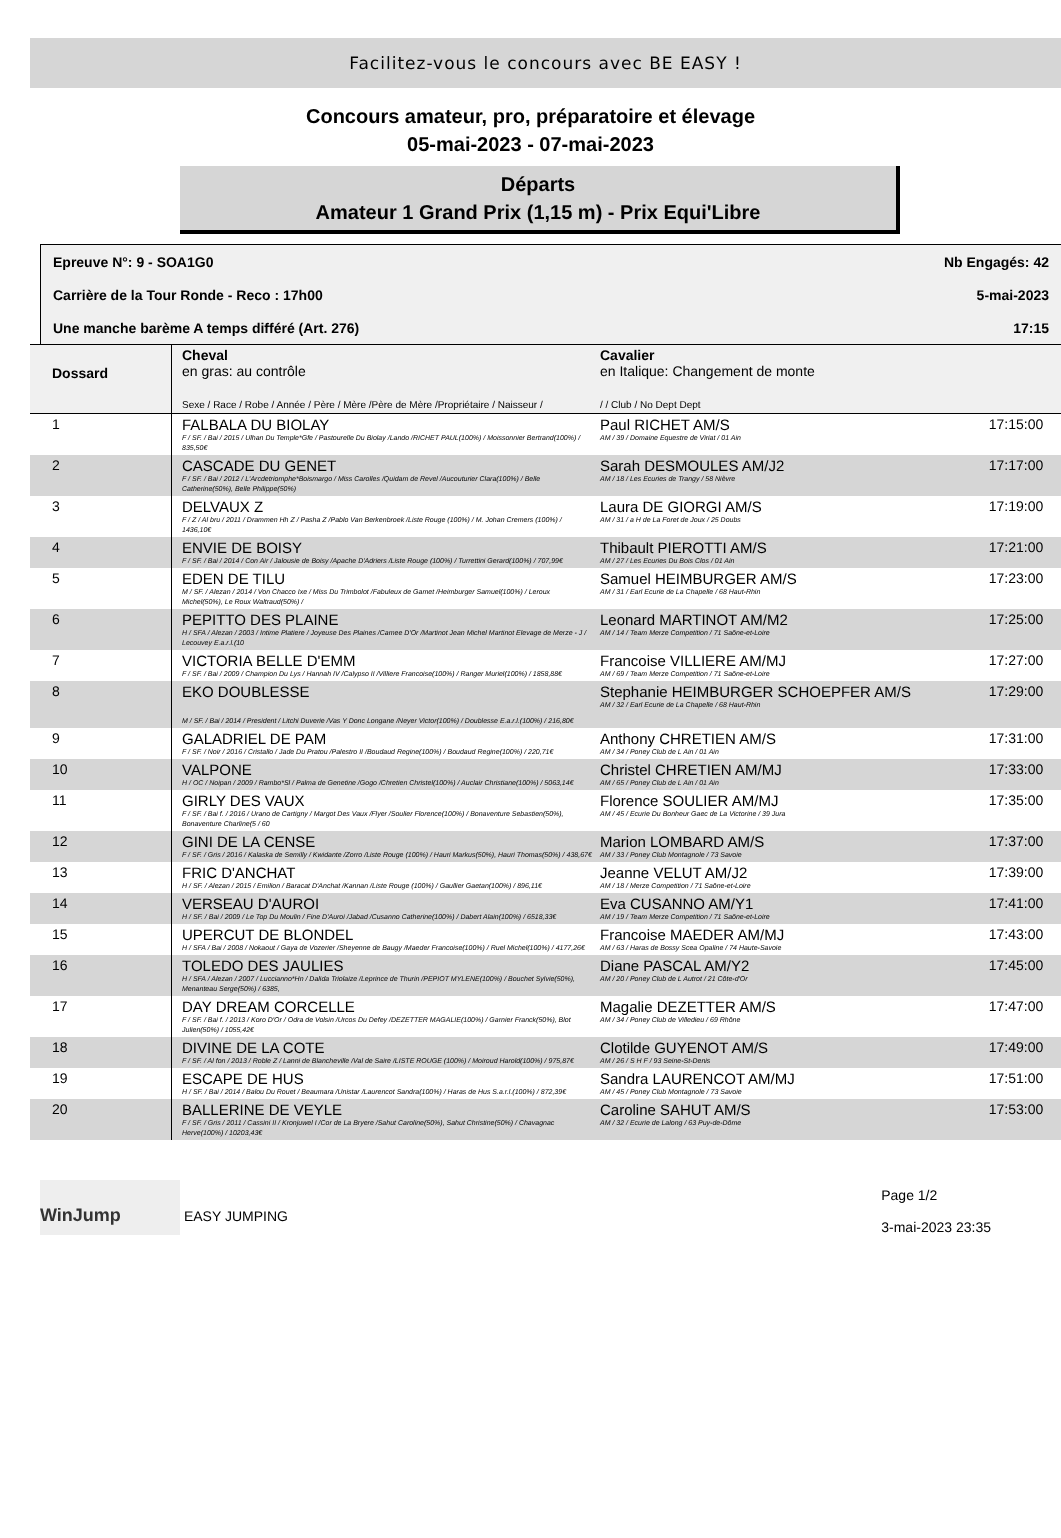Facilitez-vous le concours avec BE EASY !
Concours amateur, pro, préparatoire et élevage
05-mai-2023 - 07-mai-2023
Départs
Amateur 1 Grand Prix (1,15 m) - Prix Equi'Libre
Epreuve N°: 9 - SOA1G0 Nb Engagés: 42
Carrière de la Tour Ronde - Reco : 17h00 5-mai-2023
Une manche barème A temps différé (Art. 276) 17:15
| Dossard | Cheval en gras: au contrôle Sexe / Race / Robe / Année / Père / Mère /Père de Mère /Propriétaire / Naisseur / | Cavalier en Italique: Changement de monte / / Club / No Dept Dept | |
| --- | --- | --- | --- |
| 1 | FALBALA DU BIOLAY F / SF. / Bai / 2015 / Ulhan Du Temple*Gfe / Pastourelle Du Biolay /Lando /RICHET PAUL(100%) / Moissonnier Bertrand(100%) / 835,50€ | Paul RICHET AM/S AM / 39 / Domaine Equestre de Viriat / 01 Ain | 17:15:00 |
| 2 | CASCADE DU GENET F / SF. / Bai / 2012 / L'Arcdetriomphe*Boismargo / Miss Carolles /Quidam de Revel /Aucouturier Clara(100%) / Belle Catherine(50%), Belle Philippe(50%) | Sarah DESMOULES AM/J2 AM / 18 / Les Ecuries de Trangy / 58 Nièvre | 17:17:00 |
| 3 | DELVAUX Z F / Z / Al bru / 2011 / Drammen Hh Z / Pasha Z /Pablo Van Berkenbroek /Liste Rouge (100%) / M. Johan Cremers (100%) / 1436,10€ | Laura DE GIORGI AM/S AM / 31 / a H de La Foret de Joux / 25 Doubs | 17:19:00 |
| 4 | ENVIE DE BOISY F / SF. / Bai / 2014 / Con Air / Jalousie de Boisy /Apache D'Adriers /Liste Rouge (100%) / Turrettini Gerard(100%) / 707,99€ | Thibault PIEROTTI AM/S AM / 27 / Les Ecuries Du Bois Clos / 01 Ain | 17:21:00 |
| 5 | EDEN DE TILU M / SF. / Alezan / 2014 / Von Chacco Ixe / Miss Du Trimbolot /Fabuleux de Gamet /Heimburger Samuel(100%) / Leroux Michel(50%), Le Roux Waltraud(50%) / | Samuel HEIMBURGER AM/S AM / 31 / Earl Ecurie de La Chapelle / 68 Haut-Rhin | 17:23:00 |
| 6 | PEPITTO DES PLAINE H / SFA / Alezan / 2003 / Intime Platiere / Joyeuse Des Plaines /Camee D'Or /Martinot Jean Michel Martinot Elevage de Merze - J / Lecouvey E.a.r.l.(10 | Leonard MARTINOT AM/M2 AM / 14 / Team Merze Competition / 71 Saône-et-Loire | 17:25:00 |
| 7 | VICTORIA BELLE D'EMM F / SF. / Bai / 2009 / Champion Du Lys / Hannah IV /Calypso II /Villiere Francoise(100%) / Ranger Muriel(100%) / 1858,88€ | Francoise VILLIERE AM/MJ AM / 69 / Team Merze Competition / 71 Saône-et-Loire | 17:27:00 |
| 8 | EKO DOUBLESSE M / SF. / Bai / 2014 / President / Litchi Duverie /Vas Y Donc Longane /Neyer Victor(100%) / Doublesse E.a.r.l.(100%) / 216,80€ | Stephanie HEIMBURGER SCHOEPFER AM/S AM / 32 / Earl Ecurie de La Chapelle / 68 Haut-Rhin | 17:29:00 |
| 9 | GALADRIEL DE PAM F / SF. / Noir / 2016 / Cristallo / Jade Du Pratou /Palestro II /Boudaud Regine(100%) / Boudaud Regine(100%) / 220,71€ | Anthony CHRETIEN AM/S AM / 34 / Poney Club de L Ain / 01 Ain | 17:31:00 |
| 10 | VALPONE H / OC / Noipan / 2009 / Rambo*Sl / Palma de Genetine /Gogo /Chretien Christel(100%) / Auclair Christiane(100%) / 5063,14€ | Christel CHRETIEN AM/MJ AM / 65 / Poney Club de L Ain / 01 Ain | 17:33:00 |
| 11 | GIRLY DES VAUX F / SF. / Bai f. / 2016 / Urano de Cartigny / Margot Des Vaux /Flyer /Soulier Florence(100%) / Bonaventure Sebastien(50%), Bonaventure Charline(5 / 60 | Florence SOULIER AM/MJ AM / 45 / Ecurie Du Bonheur Gaec de La Victorine / 39 Jura | 17:35:00 |
| 12 | GINI DE LA CENSE F / SF. / Gris / 2016 / Kalaska de Semilly / Kwidante /Zorro /Liste Rouge (100%) / Hauri Markus(50%), Hauri Thomas(50%) / 438,67€ | Marion LOMBARD AM/S AM / 33 / Poney Club Montagnole / 73 Savoie | 17:37:00 |
| 13 | FRIC D'ANCHAT H / SF. / Alezan / 2015 / Emilion / Baracat D'Anchat /Kannan /Liste Rouge (100%) / Gaullier Gaetan(100%) / 896,11€ | Jeanne VELUT AM/J2 AM / 18 / Merze Competition / 71 Saône-et-Loire | 17:39:00 |
| 14 | VERSEAU D'AUROI H / SF. / Bai / 2009 / Le Top Du Moulin / Fine D'Auroi /Jabad /Cusanno Catherine(100%) / Dabert Alain(100%) / 6518,33€ | Eva CUSANNO AM/Y1 AM / 19 / Team Merze Competition / 71 Saône-et-Loire | 17:41:00 |
| 15 | UPERCUT DE BLONDEL H / SFA / Bai / 2008 / Nokaout / Gaya de Vozerier /Sheyenne de Baugy /Maeder Francoise(100%) / Ruel Michel(100%) / 4177,26€ | Francoise MAEDER AM/MJ AM / 63 / Haras de Bossy Scea Opaline / 74 Haute-Savoie | 17:43:00 |
| 16 | TOLEDO DES JAULIES H / SFA / Alezan / 2007 / Luccianno*Hn / Dalida Triolaize /Leprince de Thurin /PEPIOT MYLENE(100%) / Bouchet Sylvie(50%), Menanteau Serge(50%) / 6385, | Diane PASCAL AM/Y2 AM / 20 / Poney Club de L Autrot / 21 Côte-d'Or | 17:45:00 |
| 17 | DAY DREAM CORCELLE F / SF. / Bai f. / 2013 / Koro D'Or / Odra de Volsin /Urcos Du Defey /DEZETTER MAGALIE(100%) / Garnier Franck(50%), Blot Julien(50%) / 1055,42€ | Magalie DEZETTER AM/S AM / 34 / Poney Club de Villedieu / 69 Rhône | 17:47:00 |
| 18 | DIVINE DE LA COTE F / SF. / Al fon / 2013 / Roble Z / Lanni de Blancheville /Val de Saire /LISTE ROUGE (100%) / Moiroud Harold(100%) / 975,87€ | Clotilde GUYENOT AM/S AM / 26 / S H F / 93 Seine-St-Denis | 17:49:00 |
| 19 | ESCAPE DE HUS H / SF. / Bai / 2014 / Balou Du Rouet / Beaumara /Unistar /Laurencot Sandra(100%) / Haras de Hus S.a.r.l.(100%) / 872,39€ | Sandra LAURENCOT AM/MJ AM / 45 / Poney Club Montagnole / 73 Savoie | 17:51:00 |
| 20 | BALLERINE DE VEYLE F / SF. / Gris / 2011 / Cassini II / Kronjuwel I /Cor de La Bryere /Sahut Caroline(50%), Sahut Christine(50%) / Chavagnac Herve(100%) / 10203,43€ | Caroline SAHUT AM/S AM / 32 / Ecurie de Lalong / 63 Puy-de-Dôme | 17:53:00 |
WinJump EASY JUMPING
Page 1/2
3-mai-2023 23:35